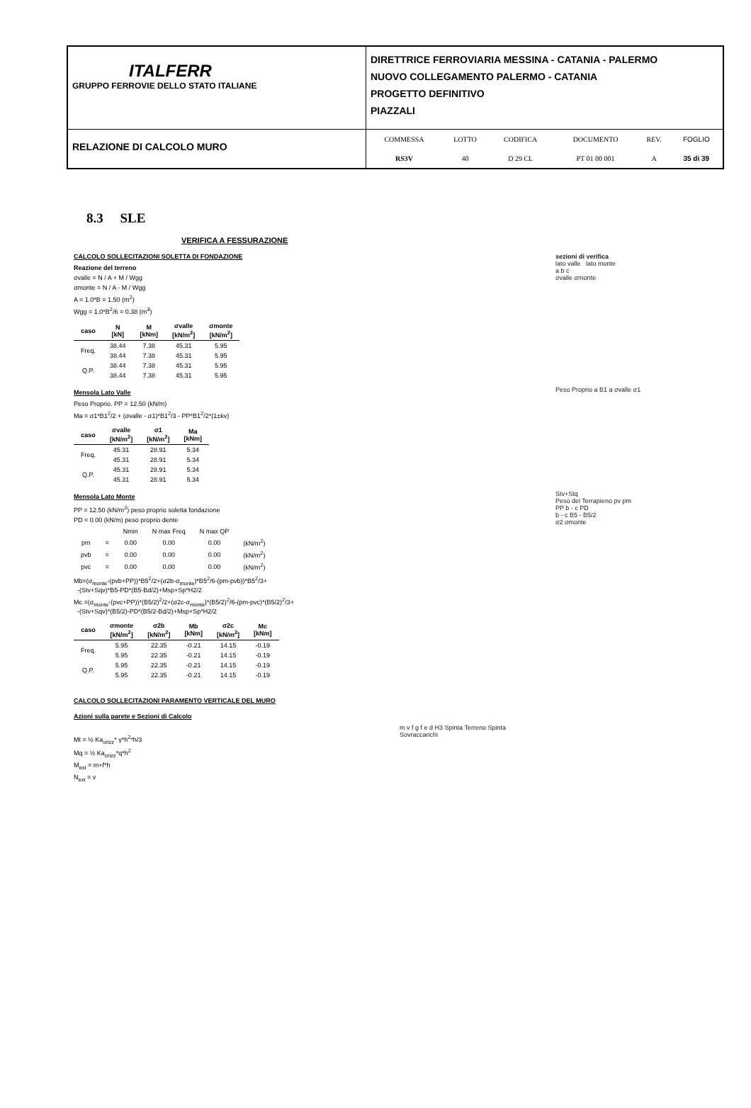ITALFERR
GRUPPO FERROVIE DELLO STATO ITALIANE
DIRETTRICE FERROVIARIA MESSINA - CATANIA - PALERMO
NUOVO COLLEGAMENTO PALERMO - CATANIA
PROGETTO DEFINITIVO
PIAZZALI
RELAZIONE DI CALCOLO MURO
| COMMESSA | LOTTO | CODIFICA | DOCUMENTO | REV. | FOGLIO |
| RS3V | 40 | D 29 CL | PT 01 00 001 | A | 35 di 39 |
8.3 SLE
VERIFICA A FESSURAZIONE
sezioni di verifica
lato valle lato monte
a b c
σvalle σmonte
CALCOLO SOLLECITAZIONI SOLETTA DI FONDAZIONE
Reazione del terreno
σvalle = N / A + M / Wgg
σmonte = N / A - M / Wgg
A = 1.0*B = 1.50 (m<sup>2</sup>)
Wgg = 1.0*B<sup>2</sup>/6 = 0.38 (m<sup>3</sup>)
| caso | N [kN] | M [kNm] | σvalle [kN/m<sup>2</sup>] | σmonte [kN/m<sup>2</sup>] |
| --- | --- | --- | --- | --- |
| Freq. | 38.44 | 7.38 | 45.31 | 5.95 |
| | 38.44 | 7.38 | 45.31 | 5.95 |
| Q.P. | 38.44 | 7.38 | 45.31 | 5.95 |
| | 38.44 | 7.38 | 45.31 | 5.95 |
Peso Proprio a B1 a σvalle σ1
Mensola Lato Valle
Peso Proprio. PP = 12.50 (kN/m)
Ma = σ1*B1<sup>2</sup>/2 + (σvalle - σ1)*B1<sup>2</sup>/3 - PP*B1<sup>2</sup>/2*(1±kv)
| caso | σvalle [kN/m<sup>2</sup>] | σ1 [kN/m<sup>2</sup>] | Ma [kNm] |
| --- | --- | --- | --- |
| Freq. | 45.31 | 28.91 | 5.34 |
| | 45.31 | 28.91 | 5.34 |
| Q.P. | 45.31 | 28.91 | 5.34 |
| | 45.31 | 28.91 | 5.34 |
Stv+Stq
Peso del Terrapieno pv pm
PP b - c PD
b - c B5 - B5/2
σ2 σmonte
Mensola Lato Monte
PP = 12.50 (kN/m<sup>2</sup>) peso proprio soletta fondazione
PD = 0.00 (kN/m) peso proprio dente
| | | Nmin | N max Freq | N max QP | |
| pm | = | 0.00 | 0.00 | 0.00 | (kN/m<sup>2</sup>) |
| pvb | = | 0.00 | 0.00 | 0.00 | (kN/m<sup>2</sup>) |
| pvc | = | 0.00 | 0.00 | 0.00 | (kN/m<sup>2</sup>) |
Mb=(σ<sub>monte</sub>-(pvb+PP))*B5<sup>2</sup>/2+(σ2b-σ<sub>monte</sub>)*B5<sup>2</sup>/6-(pm-pvb))*B5<sup>2</sup>/3+
-(Stv+Sqv)*B5-PD*(B5-Bd/2)+Msp+Sp*H2/2
Mc =(σ<sub>monte</sub>-(pvc+PP))*(B5/2)<sup>2</sup>/2+(σ2c-σ<sub>monte</sub>)*(B5/2)<sup>2</sup>/6-(pm-pvc)*(B5/2)<sup>2</sup>/3+
-(Stv+Sqv)*(B5/2)-PD*(B5/2-Bd/2)+Msp+Sp*H2/2
| caso | σmonte [kN/m<sup>2</sup>] | σ2b [kN/m<sup>2</sup>] | Mb [kNm] | σ2c [kN/m<sup>2</sup>] | Mc [kNm] |
| --- | --- | --- | --- | --- | --- |
| Freq. | 5.95 | 22.35 | -0.21 | 14.15 | -0.19 |
| | 5.95 | 22.35 | -0.21 | 14.15 | -0.19 |
| Q.P. | 5.95 | 22.35 | -0.21 | 14.15 | -0.19 |
| | 5.95 | 22.35 | -0.21 | 14.15 | -0.19 |
CALCOLO SOLLECITAZIONI PARAMENTO VERTICALE DEL MURO
Azioni sulla parete e Sezioni di Calcolo
m v f g f e d H3 Spinta Terreno Spinta Sovraccarichi
Mt = ½ Ka<sub>orizz</sub>* γ*h<sup>2</sup>*h/3
Mq = ½ Ka<sub>orizz</sub>*q*h<sup>2</sup>
M<sub>ext</sub> = m+f*h
N<sub>ext</sub> = v